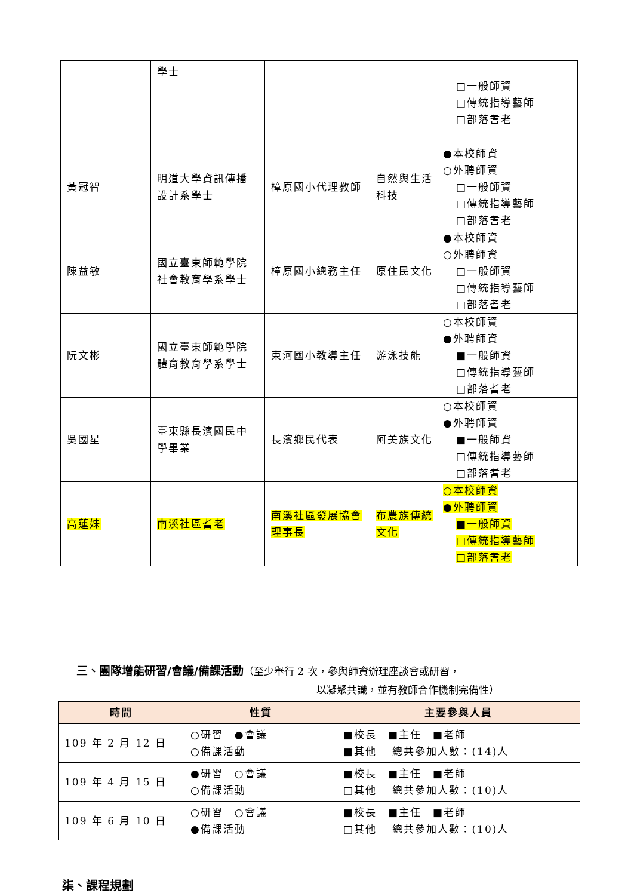| | 學士 | | | □一般師資 □傳統指導藝師 □部落耆老 |
| 黃冠智 | 明道大學資訊傳播設計系學士 | 樟原國小代理教師 | 自然與生活科技 | ●本校師資 ○外聘師資 □一般師資 □傳統指導藝師 □部落耆老 |
| 陳益敏 | 國立臺東師範學院社會教育學系學士 | 樟原國小總務主任 | 原住民文化 | ●本校師資 ○外聘師資 □一般師資 □傳統指導藝師 □部落耆老 |
| 阮文彬 | 國立臺東師範學院體育教育學系學士 | 東河國小教導主任 | 游泳技能 | ○本校師資 ●外聘師資 ■一般師資 □傳統指導藝師 □部落耆老 |
| 吳國星 | 臺東縣長濱國民中學畢業 | 長濱鄉民代表 | 阿美族文化 | ○本校師資 ●外聘師資 ■一般師資 □傳統指導藝師 □部落耆老 |
| 高蓮妹 | 南溪社區耆老 | 南溪社區發展協會理事長 | 布農族傳統文化 | ○本校師資 ●外聘師資 ■一般師資 □傳統指導藝師 □部落耆老 |
三、團隊增能研習/會議/備課活動（至少舉行 2 次，參與師資辦理座談會或研習，
以凝聚共識，並有教師合作機制完備性）
| 時間 | 性質 | 主要參與人員 |
| --- | --- | --- |
| 109 年 2 月 12 日 | ○研習 ●會議 ○備課活動 | ■校長 ■主任 ■老師 ■其他 總共參加人數：(14)人 |
| 109 年 4 月 15 日 | ●研習 ○會議 ○備課活動 | ■校長 ■主任 ■老師 □其他 總共參加人數：(10)人 |
| 109 年 6 月 10 日 | ○研習 ○會議 ●備課活動 | ■校長 ■主任 ■老師 □其他 總共參加人數：(10)人 |
柒、課程規劃